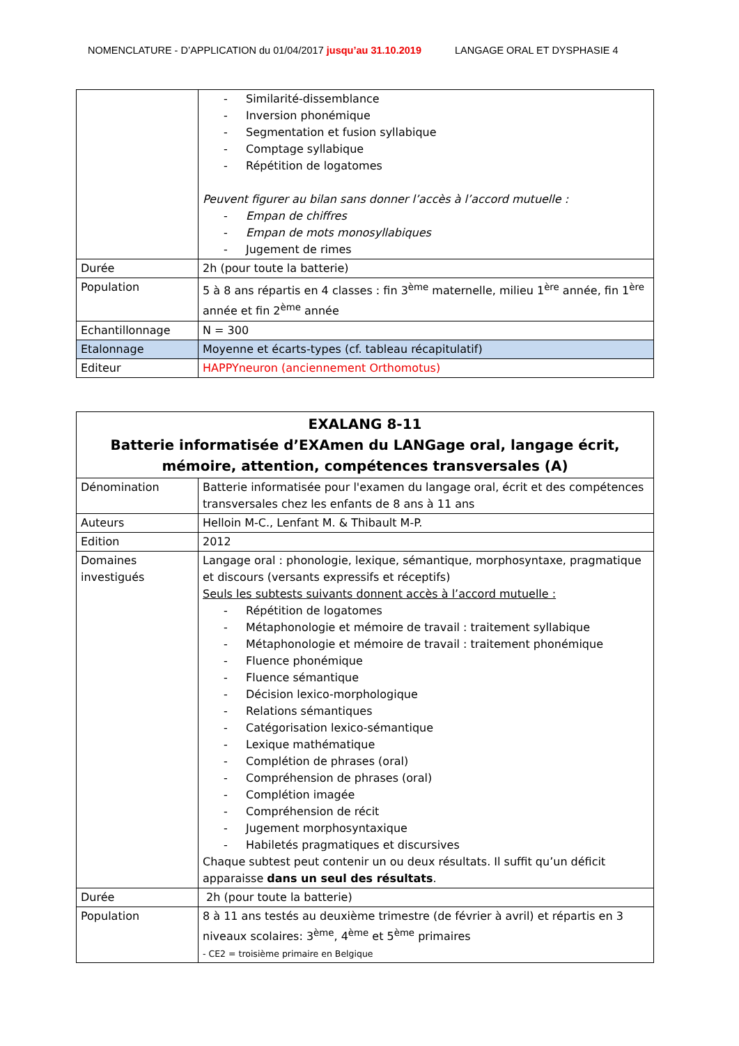NOMENCLATURE - D’APPLICATION du 01/04/2017 jusqu’au 31.10.2019 LANGAGE ORAL ET DYSPHASIE 4
| | - Similarité-dissemblance - Inversion phonémique - Segmentation et fusion syllabique - Comptage syllabique - Répétition de logatomes Peuvent figurer au bilan sans donner l’accès à l’accord mutuelle : - Empan de chiffres - Empan de mots monosyllabiques - Jugement de rimes |
| Durée | 2h (pour toute la batterie) |
| Population | 5 à 8 ans répartis en 4 classes : fin 3<sup>ème</sup> maternelle, milieu 1<sup>ère</sup> année, fin 1<sup>ère</sup> année et fin 2<sup>ème</sup> année |
| Echantillonnage | N = 300 |
| Etalonnage | Moyenne et écarts-types (cf. tableau récapitulatif) |
| Editeur | HAPPYneuron (anciennement Orthomotus) |
| EXALANG 8-11 Batterie informatisée d’EXAmen du LANGage oral, langage écrit, mémoire, attention, compétences transversales (A) | |
| --- | --- |
| Dénomination | Batterie informatisée pour l'examen du langage oral, écrit et des compétences transversales chez les enfants de 8 ans à 11 ans |
| Auteurs | Helloin M-C., Lenfant M. & Thibault M-P. |
| Edition | 2012 |
| Domaines investigués | Langage oral : phonologie, lexique, sémantique, morphosyntaxe, pragmatique et discours (versants expressifs et réceptifs) Seuls les subtests suivants donnent accès à l’accord mutuelle : - Répétition de logatomes - Métaphonologie et mémoire de travail : traitement syllabique - Métaphonologie et mémoire de travail : traitement phonémique - Fluence phonémique - Fluence sémantique - Décision lexico-morphologique - Relations sémantiques - Catégorisation lexico-sémantique - Lexique mathématique - Complétion de phrases (oral) - Compréhension de phrases (oral) - Complétion imagée - Compréhension de récit - Jugement morphosyntaxique - Habiletés pragmatiques et discursives Chaque subtest peut contenir un ou deux résultats. Il suffit qu’un déficit apparaisse dans un seul des résultats . |
| Durée | 2h (pour toute la batterie) |
| Population | 8 à 11 ans testés au deuxième trimestre (de février à avril) et répartis en 3 niveaux scolaires: 3<sup>ème</sup>, 4<sup>ème</sup> et 5<sup>ème</sup> primaires - CE2 = troisième primaire en Belgique |